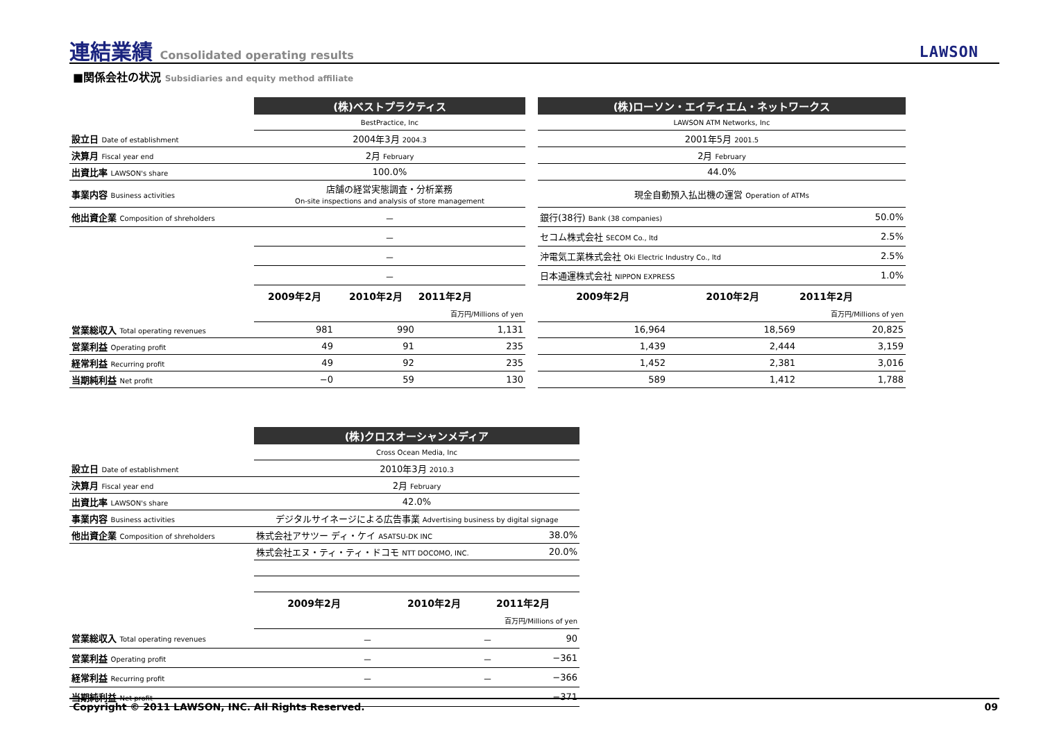連結業績 Consolidated operating results
LAWSON
■関係会社の状況 Subsidiaries and equity method affiliate
| | (株)ベストプラクティス | | | | (株)ローソン・エイティエム・ネットワークス | | |
| | BestPractice, Inc | | | | LAWSON ATM Networks, Inc | | |
| 設立日 Date of establishment | 2004年3月 2004.3 | | | | 2001年5月 2001.5 | | |
| 決算月 Fiscal year end | 2月 February | | | | 2月 February | | |
| 出資比率 LAWSON's share | 100.0% | | | | 44.0% | | |
| 事業内容 Business activities | 店舗の経営実態調査・分析業務 On-site inspections and analysis of store management | | | | 現金自動預入払出機の運営 Operation of ATMs | | |
| 他出資企業 Composition of shreholders | － | | | | 銀行(38行) Bank (38 companies) | | 50.0% |
| | － | | | | セコム株式会社 SECOM Co., ltd | | 2.5% |
| | － | | | | 沖電気工業株式会社 Oki Electric Industry Co., ltd | | 2.5% |
| | － | | | | 日本通運株式会社 NIPPON EXPRESS | | 1.0% |
| | 2009年2月 | 2010年2月 | 2011年2月 | | 2009年2月 | 2010年2月 | 2011年2月 |
| | | | 百万円/Millions of yen | | | | 百万円/Millions of yen |
| 営業総収入 Total operating revenues | 981 | 990 | 1,131 | | 16,964 | 18,569 | 20,825 |
| 営業利益 Operating profit | 49 | 91 | 235 | | 1,439 | 2,444 | 3,159 |
| 経常利益 Recurring profit | 49 | 92 | 235 | | 1,452 | 2,381 | 3,016 |
| 当期純利益 Net profit | −0 | 59 | 130 | | 589 | 1,412 | 1,788 |
| | (株)クロスオーシャンメディア | | |
| | Cross Ocean Media, Inc | | |
| 設立日 Date of establishment | 2010年3月 2010.3 | | |
| 決算月 Fiscal year end | 2月 February | | |
| 出資比率 LAWSON's share | 42.0% | | |
| 事業内容 Business activities | デジタルサイネージによる広告事業 Advertising business by digital signage | | |
| 他出資企業 Composition of shreholders | 株式会社アサツー ディ・ケイ ASATSU-DK INC | | 38.0% |
| | 株式会社エヌ・ティ・ティ・ドコモ NTT DOCOMO, INC. | | 20.0% |
| | 2009年2月 | 2010年2月 | 2011年2月 |
| | | | 百万円/Millions of yen |
| 営業総収入 Total operating revenues | － | － | 90 |
| 営業利益 Operating profit | － | － | −361 |
| 経常利益 Recurring profit | － | － | −366 |
| 当期純利益 Net profit | － | － | −371 |
Copyright © 2011 LAWSON, INC. All Rights Reserved.
09